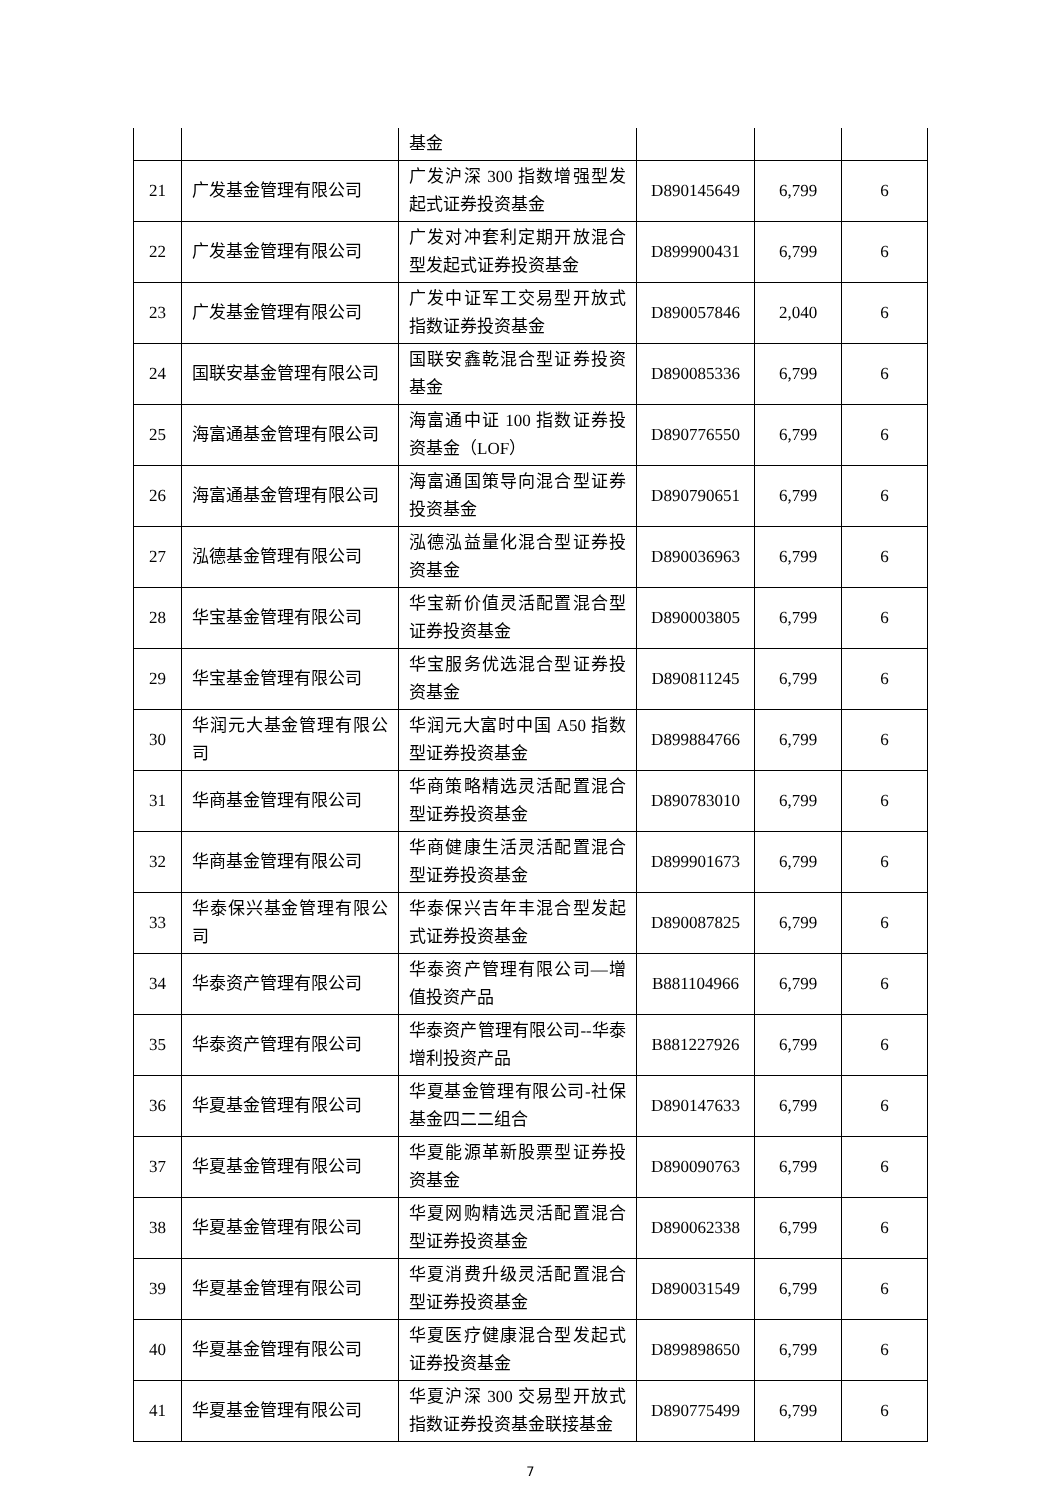| | | 基金 | | | |
| 21 | 广发基金管理有限公司 | 广发沪深 300 指数增强型发起式证券投资基金 | D890145649 | 6,799 | 6 |
| 22 | 广发基金管理有限公司 | 广发对冲套利定期开放混合型发起式证券投资基金 | D899900431 | 6,799 | 6 |
| 23 | 广发基金管理有限公司 | 广发中证军工交易型开放式指数证券投资基金 | D890057846 | 2,040 | 6 |
| 24 | 国联安基金管理有限公司 | 国联安鑫乾混合型证券投资基金 | D890085336 | 6,799 | 6 |
| 25 | 海富通基金管理有限公司 | 海富通中证 100 指数证券投资基金（LOF） | D890776550 | 6,799 | 6 |
| 26 | 海富通基金管理有限公司 | 海富通国策导向混合型证券投资基金 | D890790651 | 6,799 | 6 |
| 27 | 泓德基金管理有限公司 | 泓德泓益量化混合型证券投资基金 | D890036963 | 6,799 | 6 |
| 28 | 华宝基金管理有限公司 | 华宝新价值灵活配置混合型证券投资基金 | D890003805 | 6,799 | 6 |
| 29 | 华宝基金管理有限公司 | 华宝服务优选混合型证券投资基金 | D890811245 | 6,799 | 6 |
| 30 | 华润元大基金管理有限公司 | 华润元大富时中国 A50 指数型证券投资基金 | D899884766 | 6,799 | 6 |
| 31 | 华商基金管理有限公司 | 华商策略精选灵活配置混合型证券投资基金 | D890783010 | 6,799 | 6 |
| 32 | 华商基金管理有限公司 | 华商健康生活灵活配置混合型证券投资基金 | D899901673 | 6,799 | 6 |
| 33 | 华泰保兴基金管理有限公司 | 华泰保兴吉年丰混合型发起式证券投资基金 | D890087825 | 6,799 | 6 |
| 34 | 华泰资产管理有限公司 | 华泰资产管理有限公司—增值投资产品 | B881104966 | 6,799 | 6 |
| 35 | 华泰资产管理有限公司 | 华泰资产管理有限公司--华泰增利投资产品 | B881227926 | 6,799 | 6 |
| 36 | 华夏基金管理有限公司 | 华夏基金管理有限公司-社保基金四二二组合 | D890147633 | 6,799 | 6 |
| 37 | 华夏基金管理有限公司 | 华夏能源革新股票型证券投资基金 | D890090763 | 6,799 | 6 |
| 38 | 华夏基金管理有限公司 | 华夏网购精选灵活配置混合型证券投资基金 | D890062338 | 6,799 | 6 |
| 39 | 华夏基金管理有限公司 | 华夏消费升级灵活配置混合型证券投资基金 | D890031549 | 6,799 | 6 |
| 40 | 华夏基金管理有限公司 | 华夏医疗健康混合型发起式证券投资基金 | D899898650 | 6,799 | 6 |
| 41 | 华夏基金管理有限公司 | 华夏沪深 300 交易型开放式指数证券投资基金联接基金 | D890775499 | 6,799 | 6 |
7